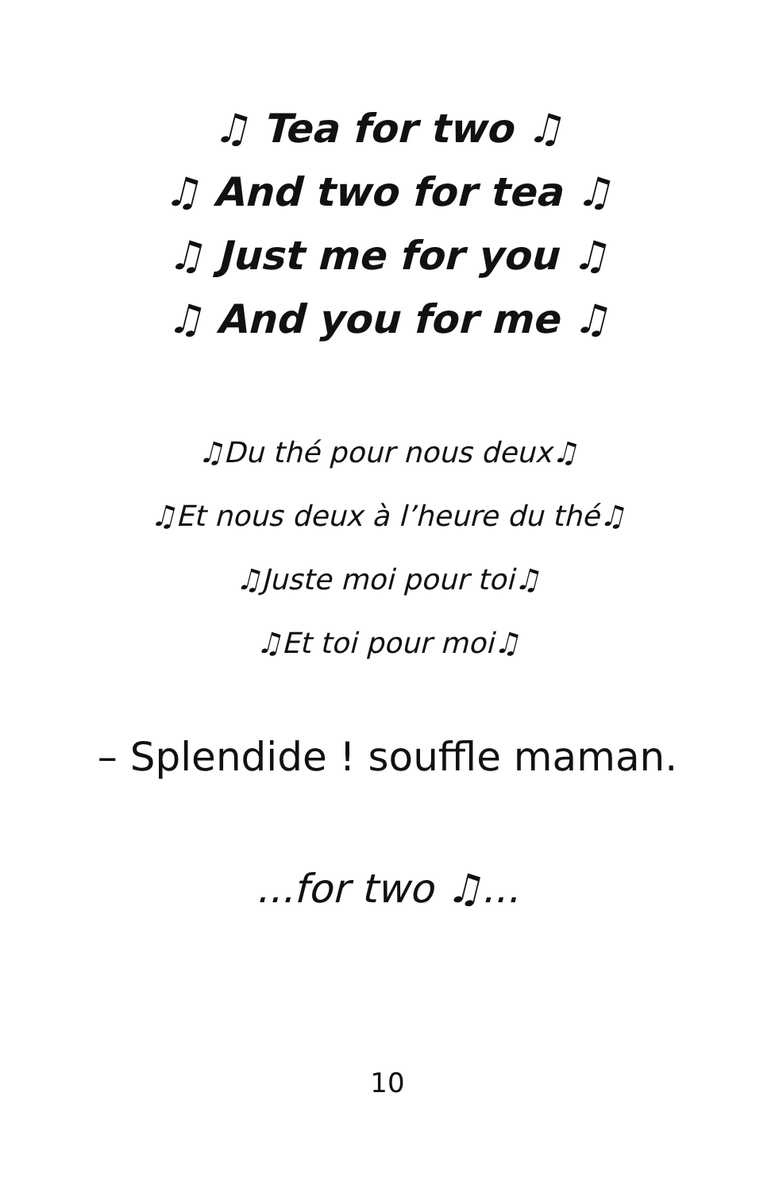♫ Tea for two ♫
♫ And two for tea ♫
♫ Just me for you ♫
♫ And you for me ♫
♫Du thé pour nous deux♫
♫Et nous deux à l’heure du thé♫
♫Juste moi pour toi♫
♫Et toi pour moi♫
– Splendide ! souffle maman.
...for two ♫...
10